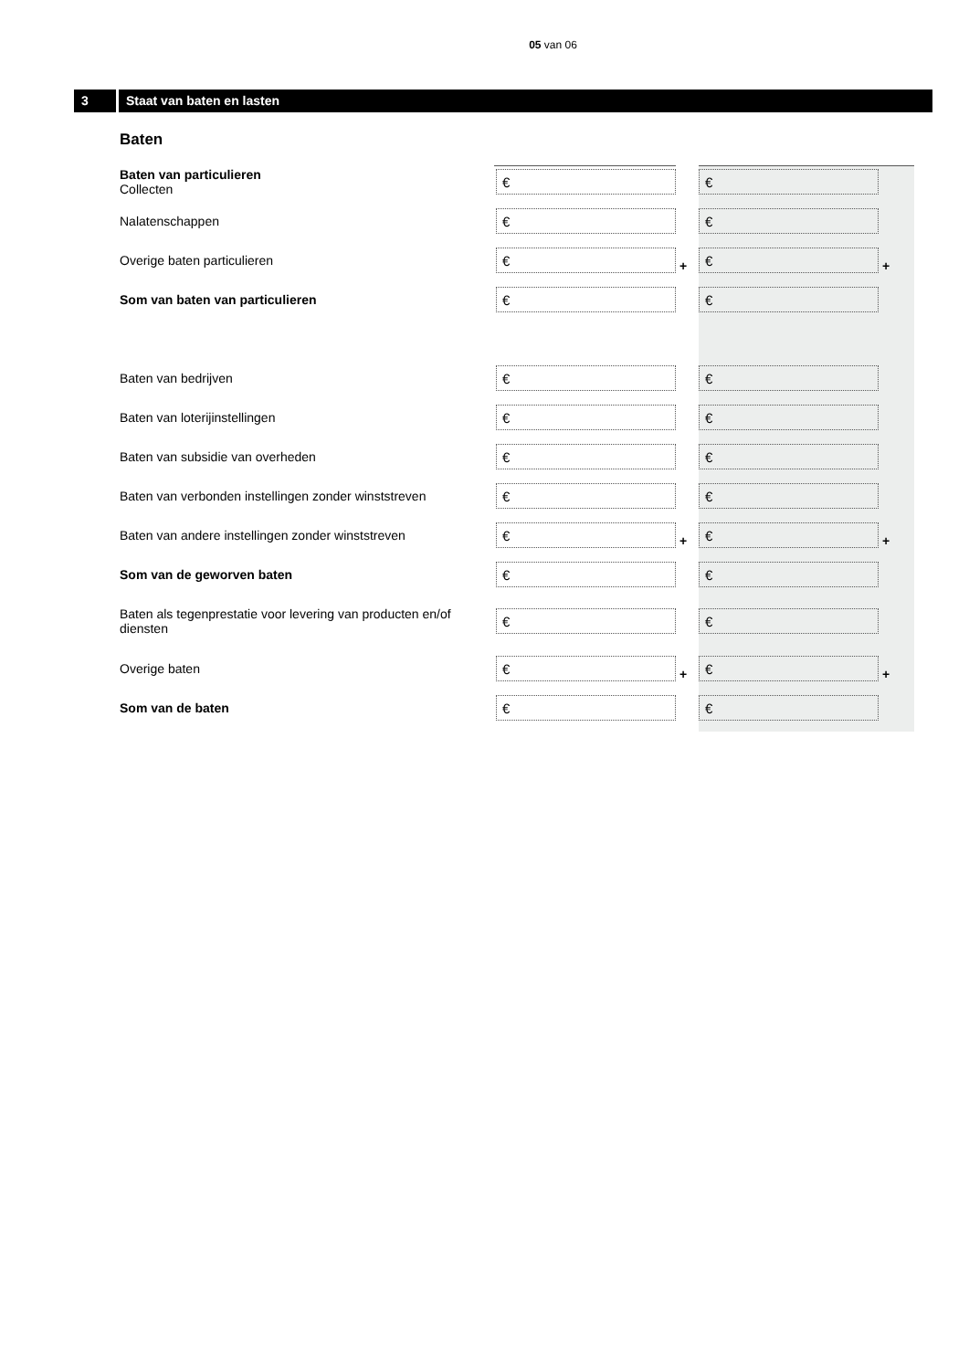05 van 06
3 Staat van baten en lasten
Baten
| Baten van particulieren Collecten | € | € |
| Nalatenschappen | € | € |
| Overige baten particulieren | € + | € + |
| Som van baten van particulieren | € | € |
| Baten van bedrijven | € | € |
| Baten van loterijinstellingen | € | € |
| Baten van subsidie van overheden | € | € |
| Baten van verbonden instellingen zonder winststreven | € | € |
| Baten van andere instellingen zonder winststreven | € + | € + |
| Som van de geworven baten | € | € |
| Baten als tegenprestatie voor levering van producten en/of diensten | € | € |
| Overige baten | € + | € + |
| Som van de baten | € | € |